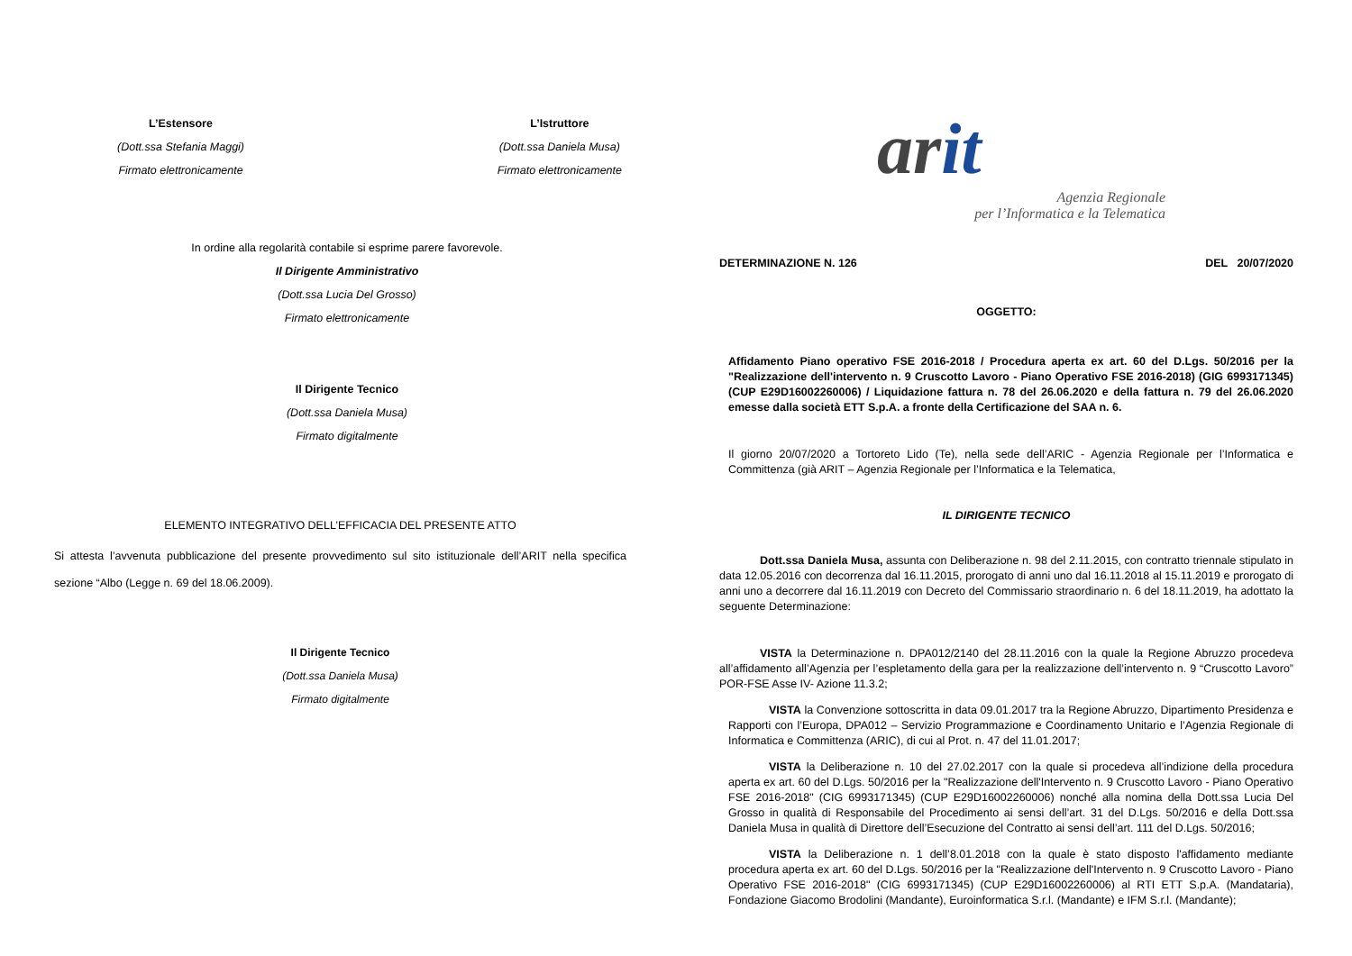L’Estensore
(Dott.ssa Stefania Maggi)
Firmato elettronicamente
L’Istruttore
(Dott.ssa Daniela Musa)
Firmato elettronicamente
In ordine alla regolarità contabile si esprime parere favorevole.
Il Dirigente Amministrativo
(Dott.ssa Lucia Del Grosso)
Firmato elettronicamente
Il Dirigente Tecnico
(Dott.ssa Daniela Musa)
Firmato digitalmente
ELEMENTO INTEGRATIVO DELL’EFFICACIA DEL PRESENTE ATTO
Si attesta l’avvenuta pubblicazione del presente provvedimento sul sito istituzionale dell’ARIT nella specifica sezione “Albo (Legge n. 69 del 18.06.2009).
Il Dirigente Tecnico
(Dott.ssa Daniela Musa)
Firmato digitalmente
arit
Agenzia Regionale
per l’Informatica e la Telematica
DETERMINAZIONE N. 126 DEL 20/07/2020
OGGETTO:
Affidamento Piano operativo FSE 2016-2018 / Procedura aperta ex art. 60 del D.Lgs. 50/2016 per la "Realizzazione dell'intervento n. 9 Cruscotto Lavoro - Piano Operativo FSE 2016-2018) (GIG 6993171345) (CUP E29D16002260006) / Liquidazione fattura n. 78 del 26.06.2020 e della fattura n. 79 del 26.06.2020 emesse dalla società ETT S.p.A. a fronte della Certificazione del SAA n. 6.
Il giorno 20/07/2020 a Tortoreto Lido (Te), nella sede dell’ARIC - Agenzia Regionale per l’Informatica e Committenza (già ARIT – Agenzia Regionale per l’Informatica e la Telematica,
IL DIRIGENTE TECNICO
Dott.ssa Daniela Musa, assunta con Deliberazione n. 98 del 2.11.2015, con contratto triennale stipulato in data 12.05.2016 con decorrenza dal 16.11.2015, prorogato di anni uno dal 16.11.2018 al 15.11.2019 e prorogato di anni uno a decorrere dal 16.11.2019 con Decreto del Commissario straordinario n. 6 del 18.11.2019, ha adottato la seguente Determinazione:
VISTA la Determinazione n. DPA012/2140 del 28.11.2016 con la quale la Regione Abruzzo procedeva all’affidamento all’Agenzia per l’espletamento della gara per la realizzazione dell’intervento n. 9 “Cruscotto Lavoro” POR-FSE Asse IV- Azione 11.3.2;
VISTA la Convenzione sottoscritta in data 09.01.2017 tra la Regione Abruzzo, Dipartimento Presidenza e Rapporti con l’Europa, DPA012 – Servizio Programmazione e Coordinamento Unitario e l’Agenzia Regionale di Informatica e Committenza (ARIC), di cui al Prot. n. 47 del 11.01.2017;
VISTA la Deliberazione n. 10 del 27.02.2017 con la quale si procedeva all’indizione della procedura aperta ex art. 60 del D.Lgs. 50/2016 per la "Realizzazione dell'Intervento n. 9 Cruscotto Lavoro - Piano Operativo FSE 2016-2018" (CIG 6993171345) (CUP E29D16002260006) nonché alla nomina della Dott.ssa Lucia Del Grosso in qualità di Responsabile del Procedimento ai sensi dell’art. 31 del D.Lgs. 50/2016 e della Dott.ssa Daniela Musa in qualità di Direttore dell’Esecuzione del Contratto ai sensi dell’art. 111 del D.Lgs. 50/2016;
VISTA la Deliberazione n. 1 dell’8.01.2018 con la quale è stato disposto l'affidamento mediante procedura aperta ex art. 60 del D.Lgs. 50/2016 per la "Realizzazione dell'Intervento n. 9 Cruscotto Lavoro - Piano Operativo FSE 2016-2018" (CIG 6993171345) (CUP E29D16002260006) al RTI ETT S.p.A. (Mandataria), Fondazione Giacomo Brodolini (Mandante), Euroinformatica S.r.l. (Mandante) e IFM S.r.l. (Mandante);